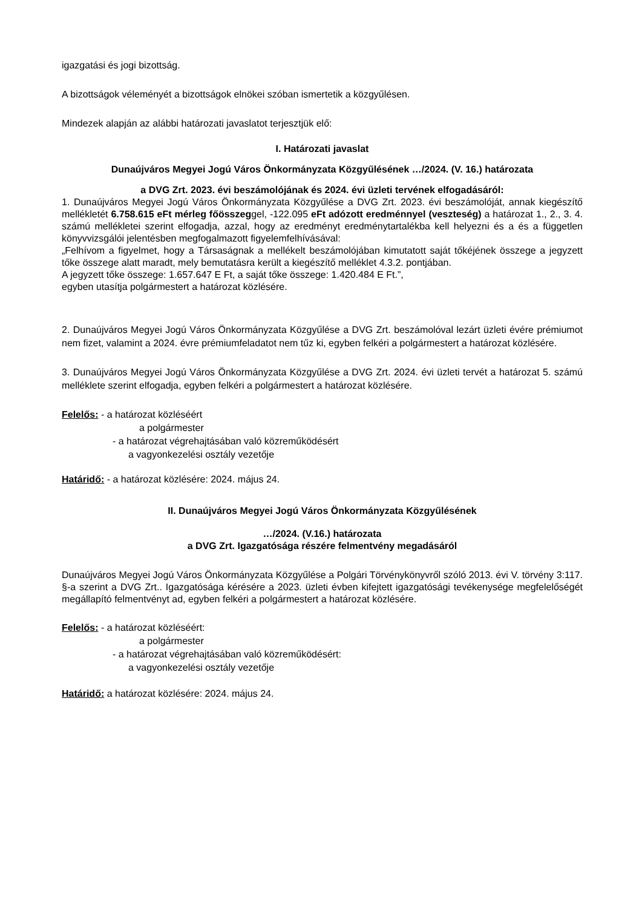igazgatási és jogi bizottság.
A bizottságok véleményét a bizottságok elnökei szóban ismertetik a közgyűlésen.
Mindezek alapján az alábbi határozati javaslatot terjesztjük elő:
I. Határozati javaslat
Dunaújváros Megyei Jogú Város Önkormányzata Közgyűlésének …/2024. (V. 16.) határozata
a DVG Zrt. 2023. évi beszámolójának és 2024. évi üzleti tervének elfogadásáról:
1. Dunaújváros Megyei Jogú Város Önkormányzata Közgyűlése a DVG Zrt. 2023. évi beszámolóját, annak kiegészítő mellékletét 6.758.615 eFt mérleg főösszeggel, -122.095 eFt adózott eredménnyel (veszteség) a határozat 1., 2., 3. 4. számú mellékletei szerint elfogadja, azzal, hogy az eredményt eredménytartalékba kell helyezni és a és a független könyvvizsgálói jelentésben megfogalmazott figyelemfelhívásával:
„Felhívom a figyelmet, hogy a Társaságnak a mellékelt beszámolójában kimutatott saját tőkéjének összege a jegyzett tőke összege alatt maradt, mely bemutatásra került a kiegészítő melléklet 4.3.2. pontjában.
A jegyzett tőke összege: 1.657.647 E Ft, a saját tőke összege: 1.420.484 E Ft.”,
egyben utasítja polgármestert a határozat közlésére.
2. Dunaújváros Megyei Jogú Város Önkormányzata Közgyűlése a DVG Zrt. beszámolóval lezárt üzleti évére prémiumot nem fizet, valamint a 2024. évre prémiumfeladatot nem tűz ki, egyben felkéri a polgármestert a határozat közlésére.
3. Dunaújváros Megyei Jogú Város Önkormányzata Közgyűlése a DVG Zrt. 2024. évi üzleti tervét a határozat 5. számú melléklete szerint elfogadja, egyben felkéri a polgármestert a határozat közlésére.
Felelős: - a határozat közléséért
a polgármester
- a határozat végrehajtásában való közreműködésért
a vagyonkezelési osztály vezetője
Határidő: - a határozat közlésére: 2024. május 24.
II. Dunaújváros Megyei Jogú Város Önkormányzata Közgyűlésének
…/2024. (V.16.) határozata
a DVG Zrt. Igazgatósága részére felmentvény megadásáról
Dunaújváros Megyei Jogú Város Önkormányzata Közgyűlése a Polgári Törvénykönyvről szóló 2013. évi V. törvény 3:117. §-a szerint a DVG Zrt.. Igazgatósága kérésére a 2023. üzleti évben kifejtett igazgatósági tevékenysége megfelelőségét megállapító felmentvényt ad, egyben felkéri a polgármestert a határozat közlésére.
Felelős: - a határozat közléséért:
a polgármester
- a határozat végrehajtásában való közreműködésért:
a vagyonkezelési osztály vezetője
Határidő: a határozat közlésére: 2024. május 24.